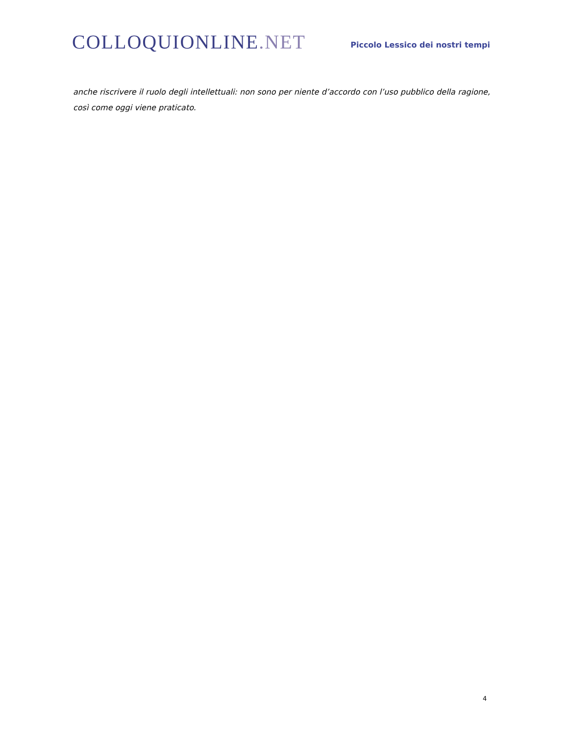COLLOQUIONLINE.NET
Piccolo Lessico dei nostri tempi
anche riscrivere il ruolo degli intellettuali: non sono per niente d’accordo con l’uso pubblico della ragione, così come oggi viene praticato.
4